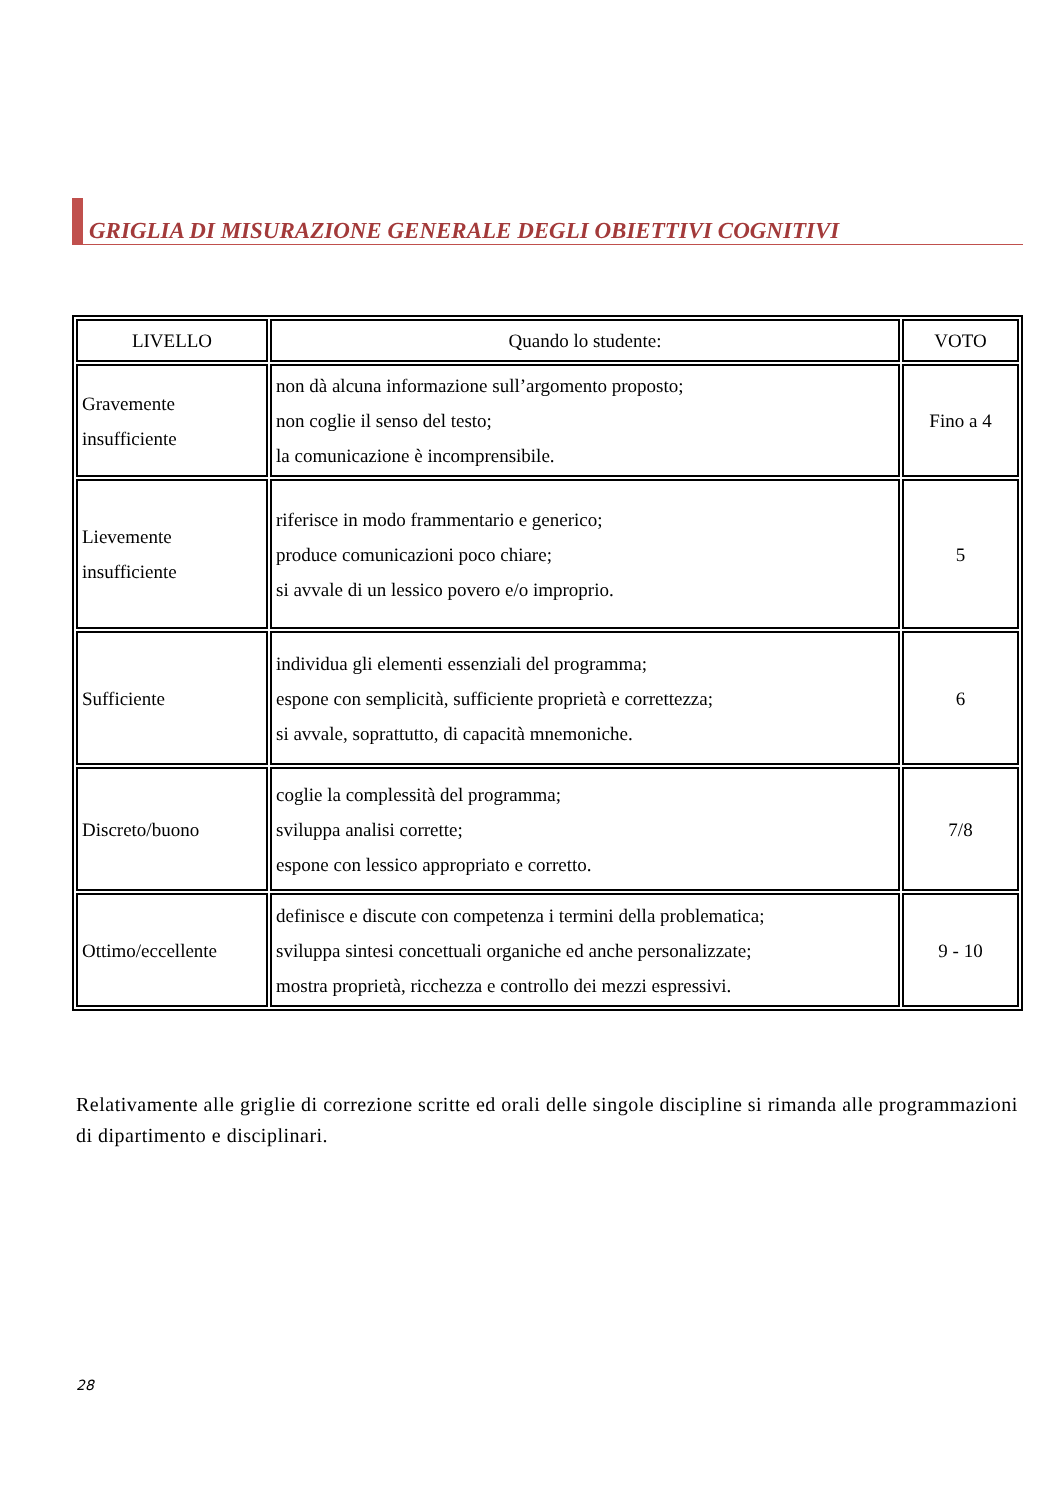GRIGLIA DI MISURAZIONE GENERALE DEGLI OBIETTIVI COGNITIVI
| LIVELLO | Quando lo studente: | VOTO |
| --- | --- | --- |
| Gravemente insufficiente | non dà alcuna informazione sull’argomento proposto; non coglie il senso del testo; la comunicazione è incomprensibile. | Fino a 4 |
| Lievemente insufficiente | riferisce in modo frammentario e generico; produce comunicazioni poco chiare; si avvale di un lessico povero e/o improprio. | 5 |
| Sufficiente | individua gli elementi essenziali del programma; espone con semplicità, sufficiente proprietà e correttezza; si avvale, soprattutto, di capacità mnemoniche. | 6 |
| Discreto/buono | coglie la complessità del programma; sviluppa analisi corrette; espone con lessico appropriato e corretto. | 7/8 |
| Ottimo/eccellente | definisce e discute con competenza i termini della problematica; sviluppa sintesi concettuali organiche ed anche personalizzate; mostra proprietà, ricchezza e controllo dei mezzi espressivi. | 9 - 10 |
Relativamente alle griglie di correzione scritte ed orali delle singole discipline si rimanda alle programmazioni di dipartimento e disciplinari.
28